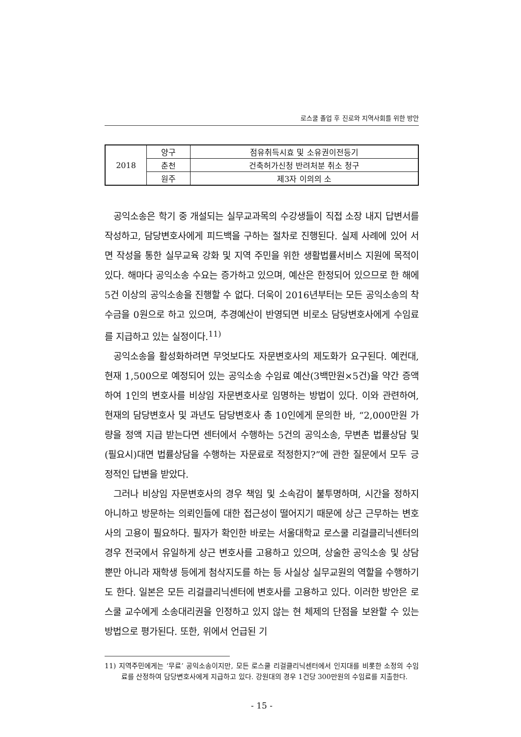로스쿨 졸업 후 진로와 지역사회를 위한 방안
| 2018 | 양구 | 점유취득시효 및 소유권이전등기 |
| | 춘천 | 건축허가신청 반려처분 취소 청구 |
| | 원주 | 제3자 이의의 소 |
공익소송은 학기 중 개설되는 실무교과목의 수강생들이 직접 소장 내지 답변서를 작성하고, 담당변호사에게 피드백을 구하는 절차로 진행된다. 실제 사례에 있어 서면 작성을 통한 실무교육 강화 및 지역 주민을 위한 생활법률서비스 지원에 목적이 있다. 해마다 공익소송 수요는 증가하고 있으며, 예산은 한정되어 있으므로 한 해에 5건 이상의 공익소송을 진행할 수 없다. 더욱이 2016년부터는 모든 공익소송의 착수금을 0원으로 하고 있으며, 추경예산이 반영되면 비로소 담당변호사에게 수임료를 지급하고 있는 실정이다.<sup>11)</sup>
공익소송을 활성화하려면 무엇보다도 자문변호사의 제도화가 요구된다. 예컨대, 현재 1,500으로 예정되어 있는 공익소송 수임료 예산(3백만원×5건)을 약간 증액하여 1인의 변호사를 비상임 자문변호사로 임명하는 방법이 있다. 이와 관련하여, 현재의 담당변호사 및 과년도 담당변호사 총 10인에게 문의한 바, “2,000만원 가량을 정액 지급 받는다면 센터에서 수행하는 5건의 공익소송, 무변촌 법률상담 및 (필요시)대면 법률상담을 수행하는 자문료로 적정한지?”에 관한 질문에서 모두 긍정적인 답변을 받았다.
그러나 비상임 자문변호사의 경우 책임 및 소속감이 불투명하며, 시간을 정하지 아니하고 방문하는 의뢰인들에 대한 접근성이 떨어지기 때문에 상근 근무하는 변호사의 고용이 필요하다. 필자가 확인한 바로는 서울대학교 로스쿨 리걸클리닉센터의 경우 전국에서 유일하게 상근 변호사를 고용하고 있으며, 상술한 공익소송 및 상담뿐만 아니라 재학생 등에게 첨삭지도를 하는 등 사실상 실무교원의 역할을 수행하기도 한다. 일본은 모든 리걸클리닉센터에 변호사를 고용하고 있다. 이러한 방안은 로스쿨 교수에게 소송대리권을 인정하고 있지 않는 현 체제의 단점을 보완할 수 있는 방법으로 평가된다. 또한, 위에서 언급된 기
11) 지역주민에게는 ‘무료’ 공익소송이지만, 모든 로스쿨 리걸클리닉센터에서 인지대를 비롯한 소정의 수임료를 산정하여 담당변호사에게 지급하고 있다. 강원대의 경우 1건당 300만원의 수임료를 지출한다.
- 15 -